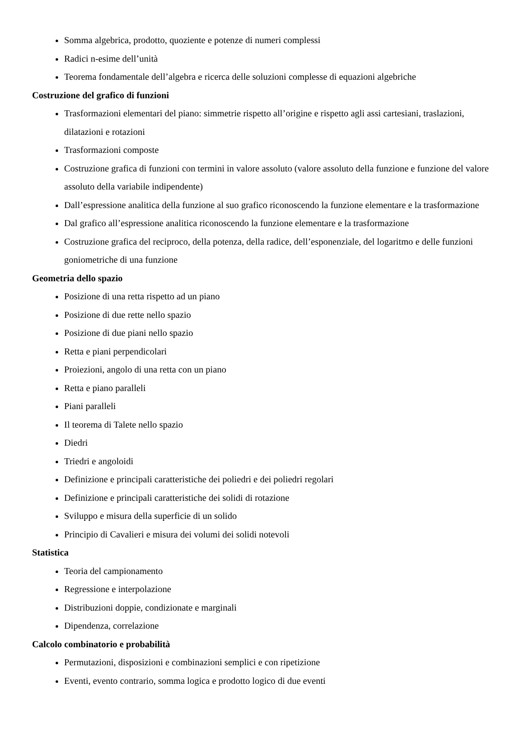Somma algebrica, prodotto, quoziente e potenze di numeri complessi
Radici n-esime dell’unità
Teorema fondamentale dell’algebra e ricerca delle soluzioni complesse di equazioni algebriche
Costruzione del grafico di funzioni
Trasformazioni elementari del piano: simmetrie rispetto all’origine e rispetto agli assi cartesiani, traslazioni, dilatazioni e rotazioni
Trasformazioni composte
Costruzione grafica di funzioni con termini in valore assoluto (valore assoluto della funzione e funzione del valore assoluto della variabile indipendente)
Dall’espressione analitica della funzione al suo grafico riconoscendo la funzione elementare e la trasformazione
Dal grafico all’espressione analitica riconoscendo la funzione elementare e la trasformazione
Costruzione grafica del reciproco, della potenza, della radice, dell’esponenziale, del logaritmo e delle funzioni goniometriche di una funzione
Geometria dello spazio
Posizione di una retta rispetto ad un piano
Posizione di due rette nello spazio
Posizione di due piani nello spazio
Retta e piani perpendicolari
Proiezioni, angolo di una retta con un piano
Retta e piano paralleli
Piani paralleli
Il teorema di Talete nello spazio
Diedri
Triedri e angoloidi
Definizione e principali caratteristiche dei poliedri e dei poliedri regolari
Definizione e principali caratteristiche dei solidi di rotazione
Sviluppo e misura della superficie di un solido
Principio di Cavalieri e misura dei volumi dei solidi notevoli
Statistica
Teoria del campionamento
Regressione e interpolazione
Distribuzioni doppie, condizionate e marginali
Dipendenza, correlazione
Calcolo combinatorio e probabilità
Permutazioni, disposizioni e combinazioni semplici e con ripetizione
Eventi, evento contrario, somma logica e prodotto logico di due eventi